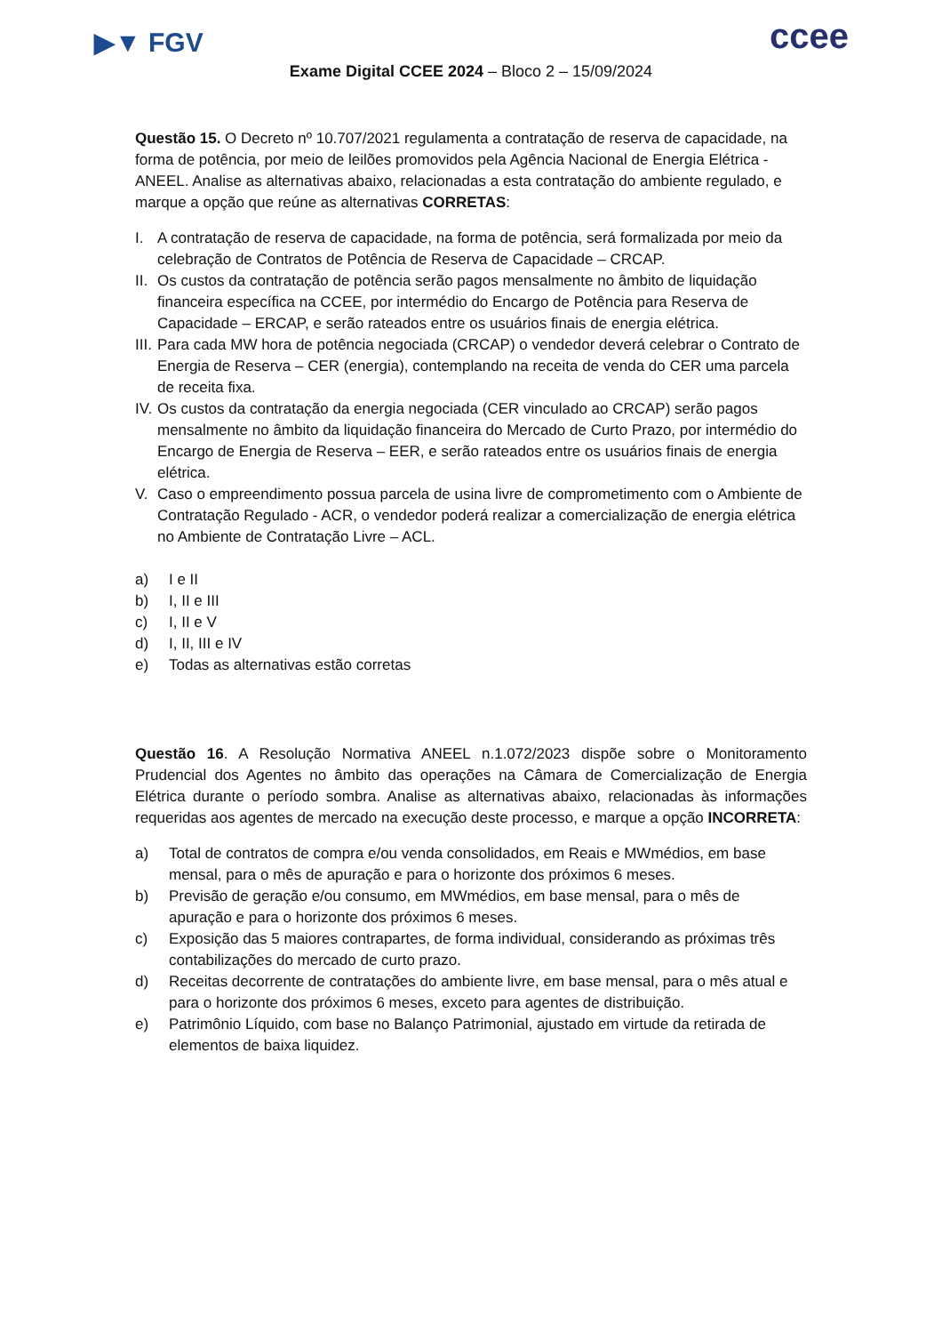▶▼ FGV ccee
Exame Digital CCEE 2024 – Bloco 2 – 15/09/2024
Questão 15. O Decreto nº 10.707/2021 regulamenta a contratação de reserva de capacidade, na forma de potência, por meio de leilões promovidos pela Agência Nacional de Energia Elétrica - ANEEL. Analise as alternativas abaixo, relacionadas a esta contratação do ambiente regulado, e marque a opção que reúne as alternativas CORRETAS:
I. A contratação de reserva de capacidade, na forma de potência, será formalizada por meio da celebração de Contratos de Potência de Reserva de Capacidade – CRCAP.
II. Os custos da contratação de potência serão pagos mensalmente no âmbito de liquidação financeira específica na CCEE, por intermédio do Encargo de Potência para Reserva de Capacidade – ERCAP, e serão rateados entre os usuários finais de energia elétrica.
III. Para cada MW hora de potência negociada (CRCAP) o vendedor deverá celebrar o Contrato de Energia de Reserva – CER (energia), contemplando na receita de venda do CER uma parcela de receita fixa.
IV. Os custos da contratação da energia negociada (CER vinculado ao CRCAP) serão pagos mensalmente no âmbito da liquidação financeira do Mercado de Curto Prazo, por intermédio do Encargo de Energia de Reserva – EER, e serão rateados entre os usuários finais de energia elétrica.
V. Caso o empreendimento possua parcela de usina livre de comprometimento com o Ambiente de Contratação Regulado - ACR, o vendedor poderá realizar a comercialização de energia elétrica no Ambiente de Contratação Livre – ACL.
a) I e II
b) I, II e III
c) I, II e V
d) I, II, III e IV
e) Todas as alternativas estão corretas
Questão 16. A Resolução Normativa ANEEL n.1.072/2023 dispõe sobre o Monitoramento Prudencial dos Agentes no âmbito das operações na Câmara de Comercialização de Energia Elétrica durante o período sombra. Analise as alternativas abaixo, relacionadas às informações requeridas aos agentes de mercado na execução deste processo, e marque a opção INCORRETA:
a) Total de contratos de compra e/ou venda consolidados, em Reais e MWmédios, em base mensal, para o mês de apuração e para o horizonte dos próximos 6 meses.
b) Previsão de geração e/ou consumo, em MWmédios, em base mensal, para o mês de apuração e para o horizonte dos próximos 6 meses.
c) Exposição das 5 maiores contrapartes, de forma individual, considerando as próximas três contabilizações do mercado de curto prazo.
d) Receitas decorrente de contratações do ambiente livre, em base mensal, para o mês atual e para o horizonte dos próximos 6 meses, exceto para agentes de distribuição.
e) Patrimônio Líquido, com base no Balanço Patrimonial, ajustado em virtude da retirada de elementos de baixa liquidez.